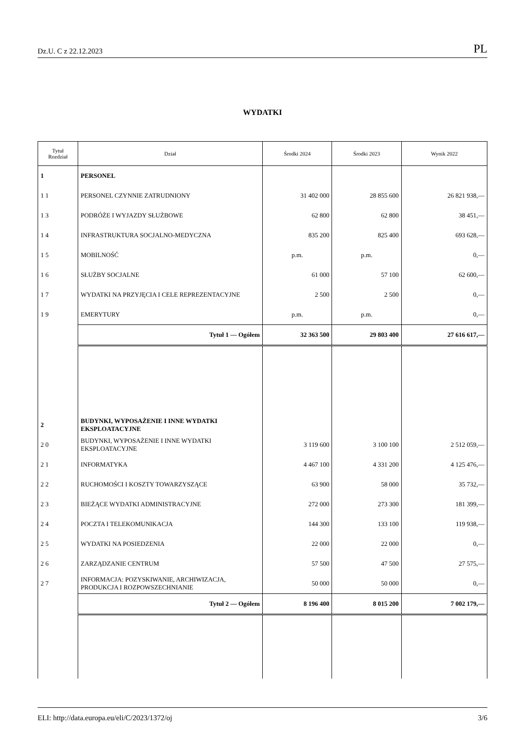Dz.U. C z 22.12.2023 PL
WYDATKI
| Tytuł Rozdział | Dział | Środki 2024 | Środki 2023 | Wynik 2022 |
| --- | --- | --- | --- | --- |
| 1 | PERSONEL | | | |
| 1 1 | PERSONEL CZYNNIE ZATRUDNIONY | 31 402 000 | 28 855 600 | 26 821 938,— |
| 1 3 | PODRÓŻE I WYJAZDY SŁUŻBOWE | 62 800 | 62 800 | 38 451,— |
| 1 4 | INFRASTRUKTURA SOCJALNO-MEDYCZNA | 835 200 | 825 400 | 693 628,— |
| 1 5 | MOBILNOŚĆ | p.m. | p.m. | 0,— |
| 1 6 | SŁUŻBY SOCJALNE | 61 000 | 57 100 | 62 600,— |
| 1 7 | WYDATKI NA PRZYJĘCIA I CELE REPREZENTACYJNE | 2 500 | 2 500 | 0,— |
| 1 9 | EMERYTURY | p.m. | p.m. | 0,— |
| | Tytuł 1 — Ogółem | 32 363 500 | 29 803 400 | 27 616 617,— |
| 2 | BUDYNKI, WYPOSAŻENIE I INNE WYDATKI EKSPLOATACYJNE | | | |
| 2 0 | BUDYNKI, WYPOSAŻENIE I INNE WYDATKI EKSPLOATACYJNE | 3 119 600 | 3 100 100 | 2 512 059,— |
| 2 1 | INFORMATYKA | 4 467 100 | 4 331 200 | 4 125 476,— |
| 2 2 | RUCHOMOŚCI I KOSZTY TOWARZYSZĄCE | 63 900 | 58 000 | 35 732,— |
| 2 3 | BIEŻĄCE WYDATKI ADMINISTRACYJNE | 272 000 | 273 300 | 181 399,— |
| 2 4 | POCZTA I TELEKOMUNIKACJA | 144 300 | 133 100 | 119 938,— |
| 2 5 | WYDATKI NA POSIEDZENIA | 22 000 | 22 000 | 0,— |
| 2 6 | ZARZĄDZANIE CENTRUM | 57 500 | 47 500 | 27 575,— |
| 2 7 | INFORMACJA: POZYSKIWANIE, ARCHIWIZACJA, PRODUKCJA I ROZPOWSZECHNIANIE | 50 000 | 50 000 | 0,— |
| | Tytuł 2 — Ogółem | 8 196 400 | 8 015 200 | 7 002 179,— |
ELI: http://data.europa.eu/eli/C/2023/1372/oj 3/6